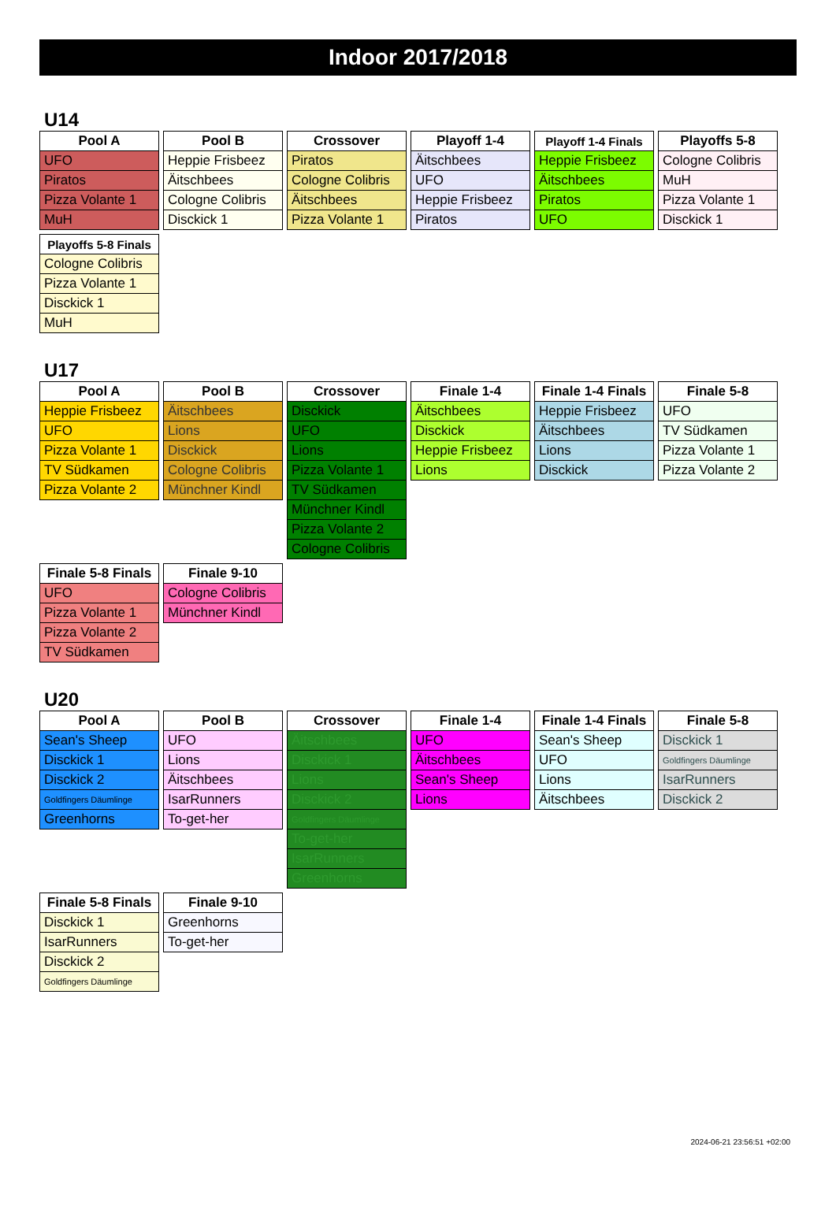Indoor 2017/2018
U14
| Pool A |
| --- |
| UFO |
| Piratos |
| Pizza Volante 1 |
| MuH |
| Pool B |
| --- |
| Heppie Frisbeez |
| Äitschbees |
| Cologne Colibris |
| Disckick 1 |
| Crossover |
| --- |
| Piratos |
| Cologne Colibris |
| Äitschbees |
| Pizza Volante 1 |
| Playoff 1-4 |
| --- |
| Äitschbees |
| UFO |
| Heppie Frisbeez |
| Piratos |
| Playoff 1-4 Finals |
| --- |
| Heppie Frisbeez |
| Äitschbees |
| Piratos |
| UFO |
| Playoffs 5-8 |
| --- |
| Cologne Colibris |
| MuH |
| Pizza Volante 1 |
| Disckick 1 |
| Playoffs 5-8 Finals |
| --- |
| Cologne Colibris |
| Pizza Volante 1 |
| Disckick 1 |
| MuH |
U17
| Pool A |
| --- |
| Heppie Frisbeez |
| UFO |
| Pizza Volante 1 |
| TV Südkamen |
| Pizza Volante 2 |
| Pool B |
| --- |
| Äitschbees |
| Lions |
| Disckick |
| Cologne Colibris |
| Münchner Kindl |
| Crossover |
| --- |
| Disckick |
| UFO |
| Lions |
| Pizza Volante 1 |
| TV Südkamen |
| Münchner Kindl |
| Pizza Volante 2 |
| Cologne Colibris |
| Finale 1-4 |
| --- |
| Äitschbees |
| Disckick |
| Heppie Frisbeez |
| Lions |
| Finale 1-4 Finals |
| --- |
| Heppie Frisbeez |
| Äitschbees |
| Lions |
| Disckick |
| Finale 5-8 |
| --- |
| UFO |
| TV Südkamen |
| Pizza Volante 1 |
| Pizza Volante 2 |
| Finale 5-8 Finals |
| --- |
| UFO |
| Pizza Volante 1 |
| Pizza Volante 2 |
| TV Südkamen |
| Finale 9-10 |
| --- |
| Cologne Colibris |
| Münchner Kindl |
U20
| Pool A |
| --- |
| Sean's Sheep |
| Disckick 1 |
| Disckick 2 |
| Goldfingers Däumlinge |
| Greenhorns |
| Pool B |
| --- |
| UFO |
| Lions |
| Äitschbees |
| IsarRunners |
| To-get-her |
| Crossover |
| --- |
| Äitschbees |
| Disckick 1 |
| Lions |
| Disckick 2 |
| Goldfingers Däumlinge |
| To-get-her |
| IsarRunners |
| Greenhorns |
| Finale 1-4 |
| --- |
| UFO |
| Äitschbees |
| Sean's Sheep |
| Lions |
| Finale 1-4 Finals |
| --- |
| Sean's Sheep |
| UFO |
| Lions |
| Äitschbees |
| Finale 5-8 |
| --- |
| Disckick 1 |
| Goldfingers Däumlinge |
| IsarRunners |
| Disckick 2 |
| Finale 5-8 Finals |
| --- |
| Disckick 1 |
| IsarRunners |
| Disckick 2 |
| Goldfingers Däumlinge |
| Finale 9-10 |
| --- |
| Greenhorns |
| To-get-her |
2024-06-21 23:56:51 +02:00